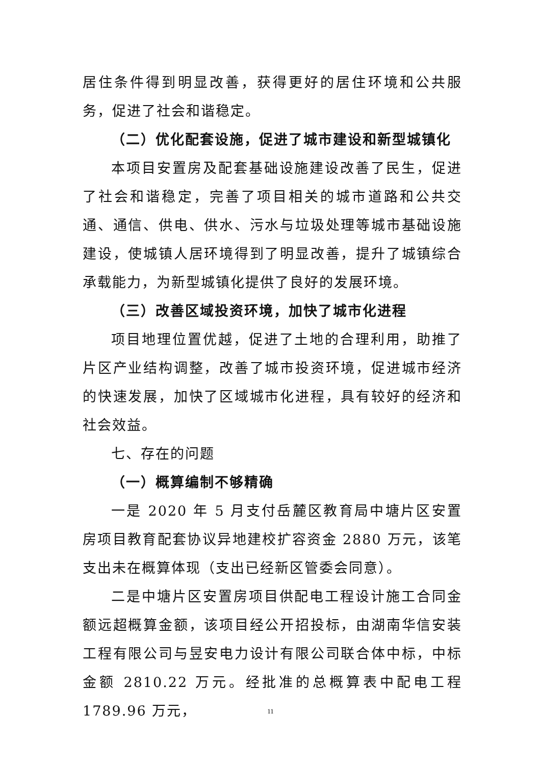居住条件得到明显改善，获得更好的居住环境和公共服务，促进了社会和谐稳定。
（二）优化配套设施，促进了城市建设和新型城镇化
本项目安置房及配套基础设施建设改善了民生，促进了社会和谐稳定，完善了项目相关的城市道路和公共交通、通信、供电、供水、污水与垃圾处理等城市基础设施建设，使城镇人居环境得到了明显改善，提升了城镇综合承载能力，为新型城镇化提供了良好的发展环境。
（三）改善区域投资环境，加快了城市化进程
项目地理位置优越，促进了土地的合理利用，助推了片区产业结构调整，改善了城市投资环境，促进城市经济的快速发展，加快了区域城市化进程，具有较好的经济和社会效益。
七、存在的问题
（一）概算编制不够精确
一是 2020 年 5 月支付岳麓区教育局中塘片区安置房项目教育配套协议异地建校扩容资金 2880 万元，该笔支出未在概算体现（支出已经新区管委会同意）。
二是中塘片区安置房项目供配电工程设计施工合同金额远超概算金额，该项目经公开招投标，由湖南华信安装工程有限公司与昱安电力设计有限公司联合体中标，中标金额 2810.22 万元。经批准的总概算表中配电工程 1789.96 万元，
11